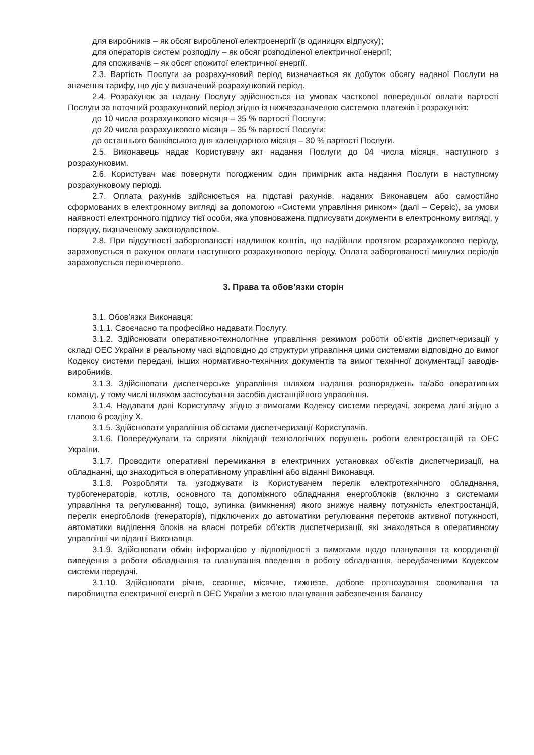для виробників – як обсяг виробленої електроенергії (в одиницях відпуску);
для операторів систем розподілу – як обсяг розподіленої електричної енергії;
для споживачів – як обсяг спожитої електричної енергії.
2.3. Вартість Послуги за розрахунковий період визначається як добуток обсягу наданої Послуги на значення тарифу, що діє у визначений розрахунковий період.
2.4. Розрахунок за надану Послугу здійснюється на умовах часткової попередньої оплати вартості Послуги за поточний розрахунковий період згідно із нижчезазначеною системою платежів і розрахунків:
до 10 числа розрахункового місяця – 35 % вартості Послуги;
до 20 числа розрахункового місяця – 35 % вартості Послуги;
до останнього банківського дня календарного місяця – 30 % вартості Послуги.
2.5. Виконавець надає Користувачу акт надання Послуги до 04 числа місяця, наступного з розрахунковим.
2.6. Користувач має повернути погодженим один примірник акта надання Послуги в наступному розрахунковому періоді.
2.7. Оплата рахунків здійснюється на підставі рахунків, наданих Виконавцем або самостійно сформованих в електронному вигляді за допомогою «Системи управління ринком» (далі – Сервіс), за умови наявності електронного підпису тієї особи, яка уповноважена підписувати документи в електронному вигляді, у порядку, визначеному законодавством.
2.8. При відсутності заборгованості надлишок коштів, що надійшли протягом розрахункового періоду, зараховується в рахунок оплати наступного розрахункового періоду. Оплата заборгованості минулих періодів зараховується першочергово.
3. Права та обов’язки сторін
3.1. Обов’язки Виконавця:
3.1.1. Своєчасно та професійно надавати Послугу.
3.1.2. Здійснювати оперативно-технологічне управління режимом роботи об’єктів диспетчеризації у складі ОЕС України в реальному часі відповідно до структури управління цими системами відповідно до вимог Кодексу системи передачі, інших нормативно-технічних документів та вимог технічної документації заводів-виробників.
3.1.3. Здійснювати диспетчерське управління шляхом надання розпоряджень та/або оперативних команд, у тому числі шляхом застосування засобів дистанційного управління.
3.1.4. Надавати дані Користувачу згідно з вимогами Кодексу системи передачі, зокрема дані згідно з главою 6 розділу X.
3.1.5. Здійснювати управління об’єктами диспетчеризації Користувачів.
3.1.6. Попереджувати та сприяти ліквідації технологічних порушень роботи електростанцій та ОЕС України.
3.1.7. Проводити оперативні перемикання в електричних установках об’єктів диспетчеризації, на обладнанні, що знаходиться в оперативному управлінні або віданні Виконавця.
3.1.8. Розробляти та узгоджувати із Користувачем перелік електротехнічного обладнання, турбогенераторів, котлів, основного та допоміжного обладнання енергоблоків (включно з системами управління та регулювання) тощо, зупинка (вимкнення) якого знижує наявну потужність електростанцій, перелік енергоблоків (генераторів), підключених до автоматики регулювання перетоків активної потужності, автоматики виділення блоків на власні потреби об’єктів диспетчеризації, які знаходяться в оперативному управлінні чи віданні Виконавця.
3.1.9. Здійснювати обмін інформацією у відповідності з вимогами щодо планування та координації виведення з роботи обладнання та планування введення в роботу обладнання, передбаченими Кодексом системи передачі.
3.1.10. Здійснювати річне, сезонне, місячне, тижневе, добове прогнозування споживання та виробництва електричної енергії в ОЕС України з метою планування забезпечення балансу